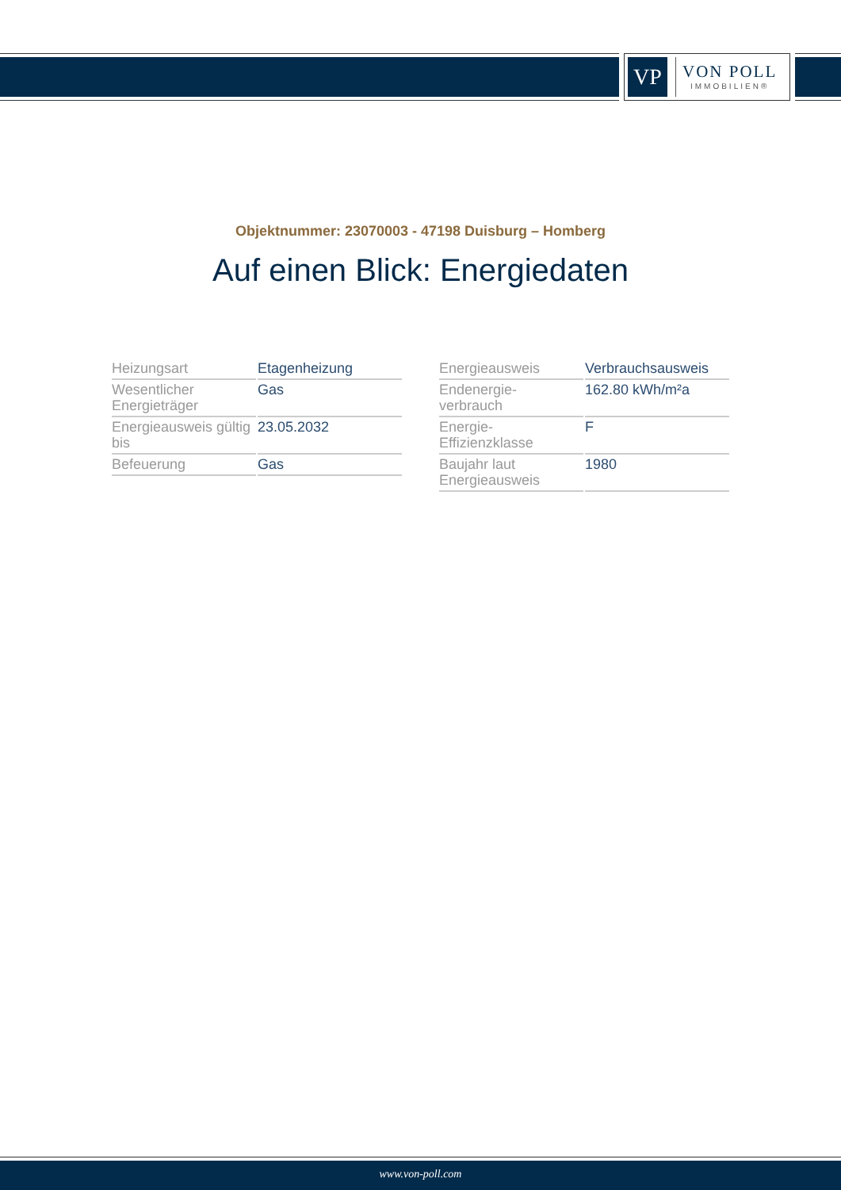VP
VON POLL
IMMOBILIEN®
Objektnummer: 23070003 - 47198 Duisburg – Homberg
Auf einen Blick: Energiedaten
| Heizungsart | Etagenheizung |
| Wesentlicher Energieträger | Gas |
| Energieausweis gültig bis | 23.05.2032 |
| Befeuerung | Gas |
| Energieausweis | Verbrauchsausweis |
| Endenergie- verbrauch | 162.80 kWh/m²a |
| Energie- Effizienzklasse | F |
| Baujahr laut Energieausweis | 1980 |
www.von-poll.com